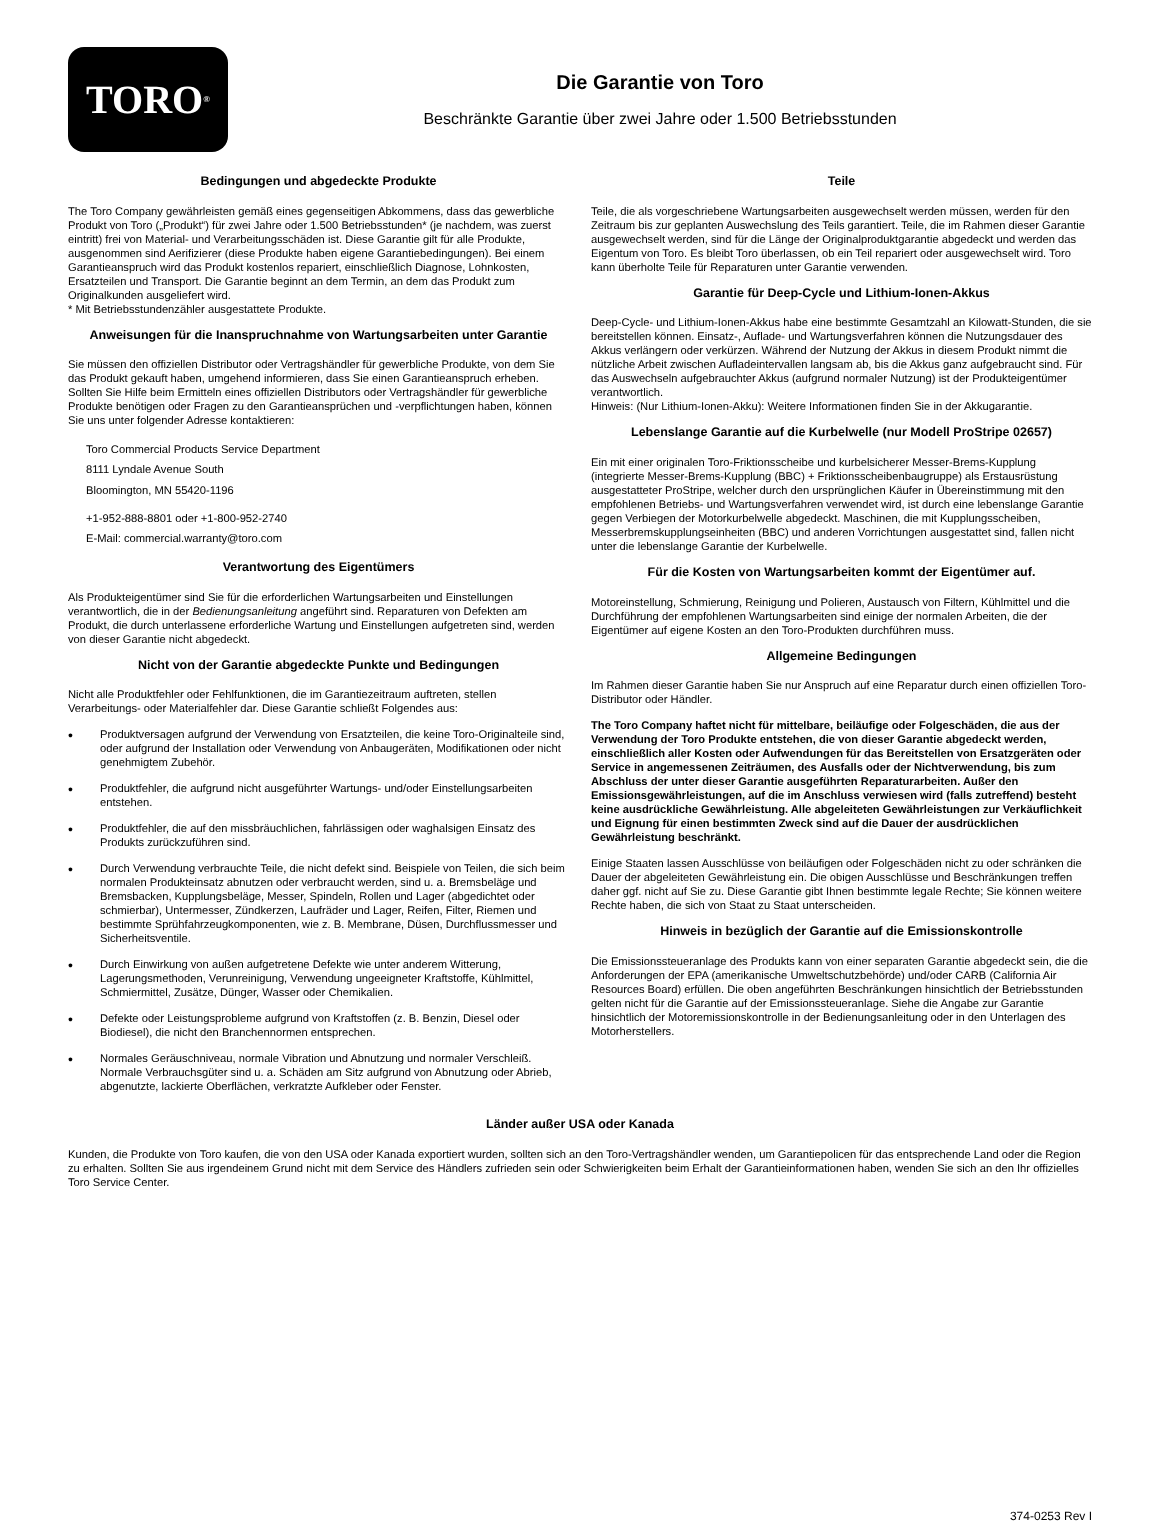TORO<sup>®</sup>
Die Garantie von Toro
Beschränkte Garantie über zwei Jahre oder 1.500 Betriebsstunden
Bedingungen und abgedeckte Produkte
The Toro Company gewährleisten gemäß eines gegenseitigen Abkommens, dass das gewerbliche Produkt von Toro („Produkt“) für zwei Jahre oder 1.500 Betriebsstunden* (je nachdem, was zuerst eintritt) frei von Material- und Verarbeitungsschäden ist. Diese Garantie gilt für alle Produkte, ausgenommen sind Aerifizierer (diese Produkte haben eigene Garantiebedingungen). Bei einem Garantieanspruch wird das Produkt kostenlos repariert, einschließlich Diagnose, Lohnkosten, Ersatzteilen und Transport. Die Garantie beginnt an dem Termin, an dem das Produkt zum Originalkunden ausgeliefert wird.
* Mit Betriebsstundenzähler ausgestattete Produkte.
Anweisungen für die Inanspruchnahme von Wartungsarbeiten unter Garantie
Sie müssen den offiziellen Distributor oder Vertragshändler für gewerbliche Produkte, von dem Sie das Produkt gekauft haben, umgehend informieren, dass Sie einen Garantieanspruch erheben. Sollten Sie Hilfe beim Ermitteln eines offiziellen Distributors oder Vertragshändler für gewerbliche Produkte benötigen oder Fragen zu den Garantieansprüchen und -verpflichtungen haben, können Sie uns unter folgender Adresse kontaktieren:
Toro Commercial Products Service Department
8111 Lyndale Avenue South
Bloomington, MN 55420-1196
+1-952-888-8801 oder +1-800-952-2740
E-Mail: commercial.warranty@toro.com
Verantwortung des Eigentümers
Als Produkteigentümer sind Sie für die erforderlichen Wartungsarbeiten und Einstellungen verantwortlich, die in der Bedienungsanleitung angeführt sind. Reparaturen von Defekten am Produkt, die durch unterlassene erforderliche Wartung und Einstellungen aufgetreten sind, werden von dieser Garantie nicht abgedeckt.
Nicht von der Garantie abgedeckte Punkte und Bedingungen
Nicht alle Produktfehler oder Fehlfunktionen, die im Garantiezeitraum auftreten, stellen Verarbeitungs- oder Materialfehler dar. Diese Garantie schließt Folgendes aus:
• Produktversagen aufgrund der Verwendung von Ersatzteilen, die keine Toro-Originalteile sind, oder aufgrund der Installation oder Verwendung von Anbaugeräten, Modifikationen oder nicht genehmigtem Zubehör.
• Produktfehler, die aufgrund nicht ausgeführter Wartungs- und/oder Einstellungsarbeiten entstehen.
• Produktfehler, die auf den missbräuchlichen, fahrlässigen oder waghalsigen Einsatz des Produkts zurückzuführen sind.
• Durch Verwendung verbrauchte Teile, die nicht defekt sind. Beispiele von Teilen, die sich beim normalen Produkteinsatz abnutzen oder verbraucht werden, sind u. a. Bremsbeläge und Bremsbacken, Kupplungsbeläge, Messer, Spindeln, Rollen und Lager (abgedichtet oder schmierbar), Untermesser, Zündkerzen, Laufräder und Lager, Reifen, Filter, Riemen und bestimmte Sprühfahrzeugkomponenten, wie z. B. Membrane, Düsen, Durchflussmesser und Sicherheitsventile.
• Durch Einwirkung von außen aufgetretene Defekte wie unter anderem Witterung, Lagerungsmethoden, Verunreinigung, Verwendung ungeeigneter Kraftstoffe, Kühlmittel, Schmiermittel, Zusätze, Dünger, Wasser oder Chemikalien.
• Defekte oder Leistungsprobleme aufgrund von Kraftstoffen (z. B. Benzin, Diesel oder Biodiesel), die nicht den Branchennormen entsprechen.
• Normales Geräuschniveau, normale Vibration und Abnutzung und normaler Verschleiß. Normale Verbrauchsgüter sind u. a. Schäden am Sitz aufgrund von Abnutzung oder Abrieb, abgenutzte, lackierte Oberflächen, verkratzte Aufkleber oder Fenster.
Teile
Teile, die als vorgeschriebene Wartungsarbeiten ausgewechselt werden müssen, werden für den Zeitraum bis zur geplanten Auswechslung des Teils garantiert. Teile, die im Rahmen dieser Garantie ausgewechselt werden, sind für die Länge der Originalproduktgarantie abgedeckt und werden das Eigentum von Toro. Es bleibt Toro überlassen, ob ein Teil repariert oder ausgewechselt wird. Toro kann überholte Teile für Reparaturen unter Garantie verwenden.
Garantie für Deep-Cycle und Lithium-Ionen-Akkus
Deep-Cycle- und Lithium-Ionen-Akkus habe eine bestimmte Gesamtzahl an Kilowatt-Stunden, die sie bereitstellen können. Einsatz-, Auflade- und Wartungsverfahren können die Nutzungsdauer des Akkus verlängern oder verkürzen. Während der Nutzung der Akkus in diesem Produkt nimmt die nützliche Arbeit zwischen Aufladeintervallen langsam ab, bis die Akkus ganz aufgebraucht sind. Für das Auswechseln aufgebrauchter Akkus (aufgrund normaler Nutzung) ist der Produkteigentümer verantwortlich.
Hinweis: (Nur Lithium-Ionen-Akku): Weitere Informationen finden Sie in der Akkugarantie.
Lebenslange Garantie auf die Kurbelwelle (nur Modell ProStripe 02657)
Ein mit einer originalen Toro-Friktionsscheibe und kurbelsicherer Messer-Brems-Kupplung (integrierte Messer-Brems-Kupplung (BBC) + Friktionsscheibenbaugruppe) als Erstausrüstung ausgestatteter ProStripe, welcher durch den ursprünglichen Käufer in Übereinstimmung mit den empfohlenen Betriebs- und Wartungsverfahren verwendet wird, ist durch eine lebenslange Garantie gegen Verbiegen der Motorkurbelwelle abgedeckt. Maschinen, die mit Kupplungsscheiben, Messerbremskupplungseinheiten (BBC) und anderen Vorrichtungen ausgestattet sind, fallen nicht unter die lebenslange Garantie der Kurbelwelle.
Für die Kosten von Wartungsarbeiten kommt der Eigentümer auf.
Motoreinstellung, Schmierung, Reinigung und Polieren, Austausch von Filtern, Kühlmittel und die Durchführung der empfohlenen Wartungsarbeiten sind einige der normalen Arbeiten, die der Eigentümer auf eigene Kosten an den Toro-Produkten durchführen muss.
Allgemeine Bedingungen
Im Rahmen dieser Garantie haben Sie nur Anspruch auf eine Reparatur durch einen offiziellen Toro-Distributor oder Händler.
The Toro Company haftet nicht für mittelbare, beiläufige oder Folgeschäden, die aus der Verwendung der Toro Produkte entstehen, die von dieser Garantie abgedeckt werden, einschließlich aller Kosten oder Aufwendungen für das Bereitstellen von Ersatzgeräten oder Service in angemessenen Zeiträumen, des Ausfalls oder der Nichtverwendung, bis zum Abschluss der unter dieser Garantie ausgeführten Reparaturarbeiten. Außer den Emissionsgewährleistungen, auf die im Anschluss verwiesen wird (falls zutreffend) besteht keine ausdrückliche Gewährleistung. Alle abgeleiteten Gewährleistungen zur Verkäuflichkeit und Eignung für einen bestimmten Zweck sind auf die Dauer der ausdrücklichen Gewährleistung beschränkt.
Einige Staaten lassen Ausschlüsse von beiläufigen oder Folgeschäden nicht zu oder schränken die Dauer der abgeleiteten Gewährleistung ein. Die obigen Ausschlüsse und Beschränkungen treffen daher ggf. nicht auf Sie zu. Diese Garantie gibt Ihnen bestimmte legale Rechte; Sie können weitere Rechte haben, die sich von Staat zu Staat unterscheiden.
Hinweis in bezüglich der Garantie auf die Emissionskontrolle
Die Emissionssteueranlage des Produkts kann von einer separaten Garantie abgedeckt sein, die die Anforderungen der EPA (amerikanische Umweltschutzbehörde) und/oder CARB (California Air Resources Board) erfüllen. Die oben angeführten Beschränkungen hinsichtlich der Betriebsstunden gelten nicht für die Garantie auf der Emissionssteueranlage. Siehe die Angabe zur Garantie hinsichtlich der Motoremissionskontrolle in der Bedienungsanleitung oder in den Unterlagen des Motorherstellers.
Länder außer USA oder Kanada
Kunden, die Produkte von Toro kaufen, die von den USA oder Kanada exportiert wurden, sollten sich an den Toro-Vertragshändler wenden, um Garantiepolicen für das entsprechende Land oder die Region zu erhalten. Sollten Sie aus irgendeinem Grund nicht mit dem Service des Händlers zufrieden sein oder Schwierigkeiten beim Erhalt der Garantieinformationen haben, wenden Sie sich an den Ihr offizielles Toro Service Center.
374-0253 Rev I